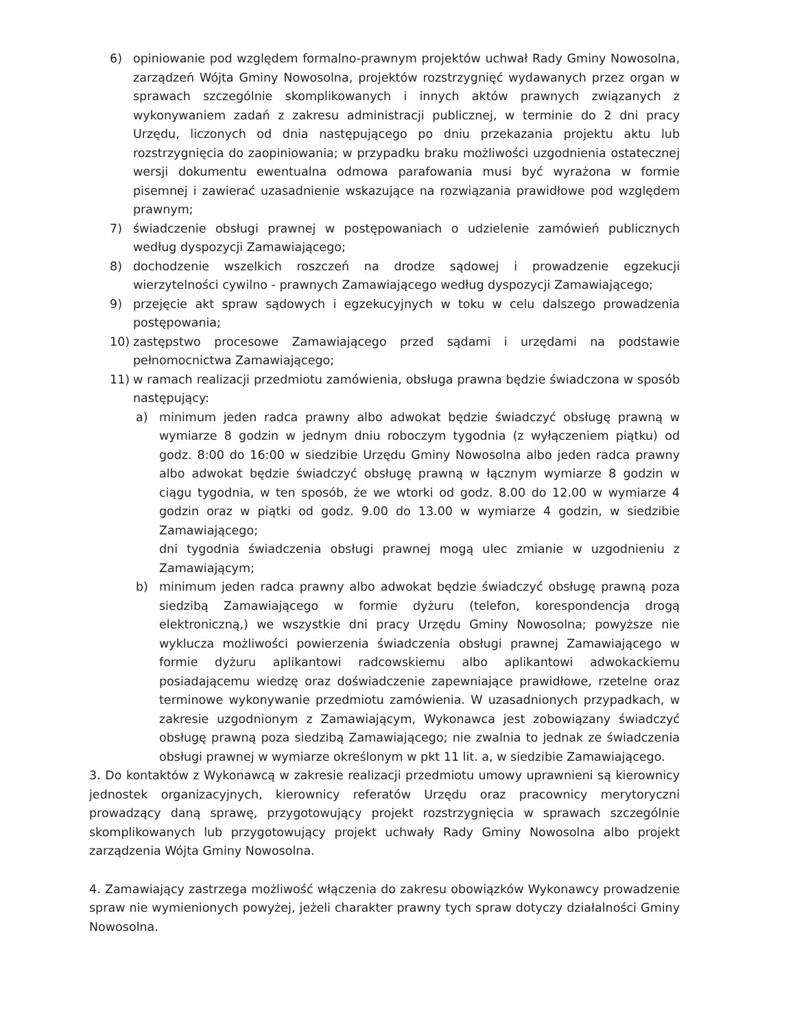6) opiniowanie pod względem formalno-prawnym projektów uchwał Rady Gminy Nowosolna, zarządzeń Wójta Gminy Nowosolna, projektów rozstrzygnięć wydawanych przez organ w sprawach szczególnie skomplikowanych i innych aktów prawnych związanych z wykonywaniem zadań z zakresu administracji publicznej, w terminie do 2 dni pracy Urzędu, liczonych od dnia następującego po dniu przekazania projektu aktu lub rozstrzygnięcia do zaopiniowania; w przypadku braku możliwości uzgodnienia ostatecznej wersji dokumentu ewentualna odmowa parafowania musi być wyrażona w formie pisemnej i zawierać uzasadnienie wskazujące na rozwiązania prawidłowe pod względem prawnym;
7) świadczenie obsługi prawnej w postępowaniach o udzielenie zamówień publicznych według dyspozycji Zamawiającego;
8) dochodzenie wszelkich roszczeń na drodze sądowej i prowadzenie egzekucji wierzytelności cywilno - prawnych Zamawiającego według dyspozycji Zamawiającego;
9) przejęcie akt spraw sądowych i egzekucyjnych w toku w celu dalszego prowadzenia postępowania;
10) zastępstwo procesowe Zamawiającego przed sądami i urzędami na podstawie pełnomocnictwa Zamawiającego;
11) w ramach realizacji przedmiotu zamówienia, obsługa prawna będzie świadczona w sposób następujący:
a) minimum jeden radca prawny albo adwokat będzie świadczyć obsługę prawną w wymiarze 8 godzin w jednym dniu roboczym tygodnia (z wyłączeniem piątku) od godz. 8:00 do 16:00 w siedzibie Urzędu Gminy Nowosolna albo jeden radca prawny albo adwokat będzie świadczyć obsługę prawną w łącznym wymiarze 8 godzin w ciągu tygodnia, w ten sposób, że we wtorki od godz. 8.00 do 12.00 w wymiarze 4 godzin oraz w piątki od godz. 9.00 do 13.00 w wymiarze 4 godzin, w siedzibie Zamawiającego;
dni tygodnia świadczenia obsługi prawnej mogą ulec zmianie w uzgodnieniu z Zamawiającym;
b) minimum jeden radca prawny albo adwokat będzie świadczyć obsługę prawną poza siedzibą Zamawiającego w formie dyżuru (telefon, korespondencja drogą elektroniczną,) we wszystkie dni pracy Urzędu Gminy Nowosolna; powyższe nie wyklucza możliwości powierzenia świadczenia obsługi prawnej Zamawiającego w formie dyżuru aplikantowi radcowskiemu albo aplikantowi adwokackiemu posiadającemu wiedzę oraz doświadczenie zapewniające prawidłowe, rzetelne oraz terminowe wykonywanie przedmiotu zamówienia. W uzasadnionych przypadkach, w zakresie uzgodnionym z Zamawiającym, Wykonawca jest zobowiązany świadczyć obsługę prawną poza siedzibą Zamawiającego; nie zwalnia to jednak ze świadczenia obsługi prawnej w wymiarze określonym w pkt 11 lit. a, w siedzibie Zamawiającego.
3. Do kontaktów z Wykonawcą w zakresie realizacji przedmiotu umowy uprawnieni są kierownicy jednostek organizacyjnych, kierownicy referatów Urzędu oraz pracownicy merytoryczni prowadzący daną sprawę, przygotowujący projekt rozstrzygnięcia w sprawach szczególnie skomplikowanych lub przygotowujący projekt uchwały Rady Gminy Nowosolna albo projekt zarządzenia Wójta Gminy Nowosolna.
4. Zamawiający zastrzega możliwość włączenia do zakresu obowiązków Wykonawcy prowadzenie spraw nie wymienionych powyżej, jeżeli charakter prawny tych spraw dotyczy działalności Gminy Nowosolna.